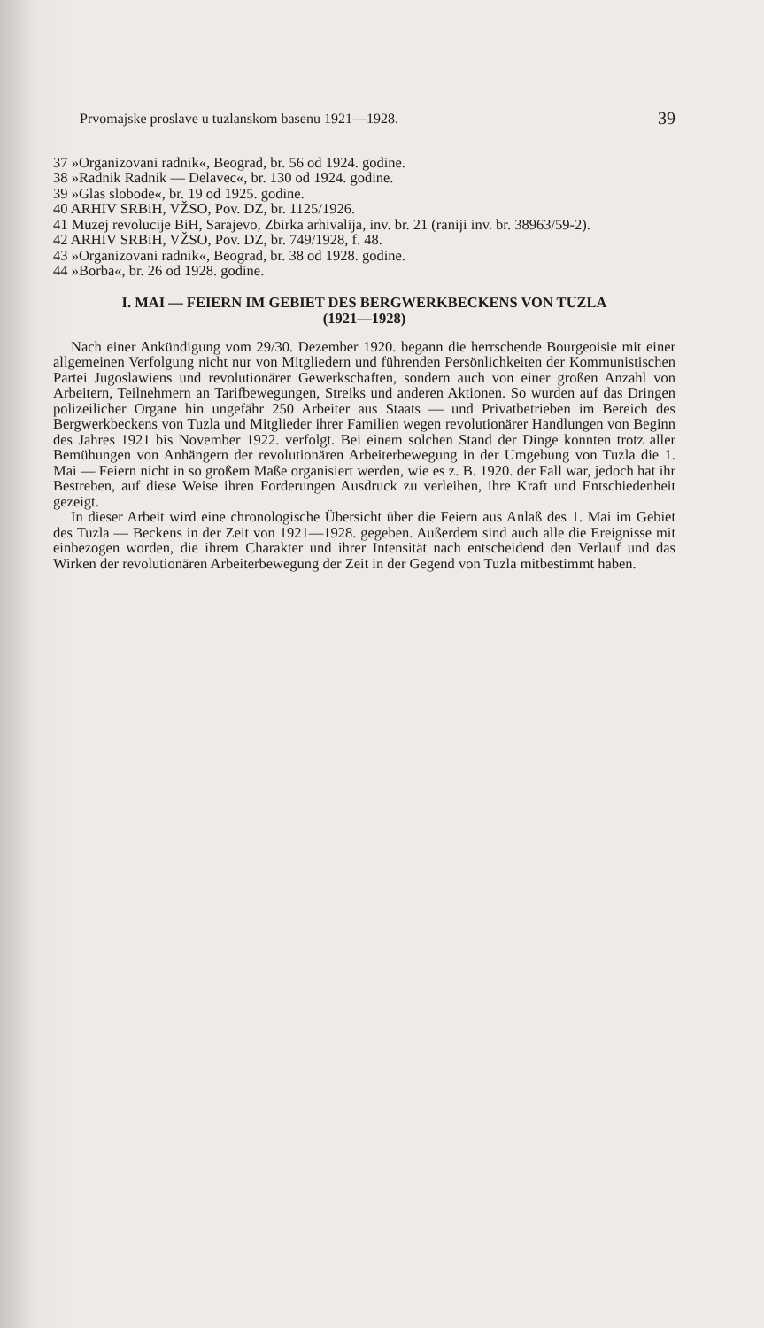Prvomajske proslave u tuzlanskom basenu 1921—1928. 39
37 »Organizovani radnik«, Beograd, br. 56 od 1924. godine.
38 »Radnik Radnik — Delavec«, br. 130 od 1924. godine.
39 »Glas slobode«, br. 19 od 1925. godine.
40 ARHIV SRBiH, VŽSO, Pov. DZ, br. 1125/1926.
41 Muzej revolucije BiH, Sarajevo, Zbirka arhivalija, inv. br. 21 (raniji inv. br. 38963/59-2).
42 ARHIV SRBiH, VŽSO, Pov. DZ, br. 749/1928, f. 48.
43 »Organizovani radnik«, Beograd, br. 38 od 1928. godine.
44 »Borba«, br. 26 od 1928. godine.
I. MAI — FEIERN IM GEBIET DES BERGWERKBECKENS VON TUZLA
(1921—1928)
Nach einer Ankündigung vom 29/30. Dezember 1920. begann die herrschende Bourgeoisie mit einer allgemeinen Verfolgung nicht nur von Mitgliedern und führenden Persönlichkeiten der Kommunistischen Partei Jugoslawiens und revolutionärer Gewerkschaften, sondern auch von einer großen Anzahl von Arbeitern, Teilnehmern an Tarifbewegungen, Streiks und anderen Aktionen. So wurden auf das Dringen polizeilicher Organe hin ungefähr 250 Arbeiter aus Staats — und Privatbetrieben im Bereich des Bergwerkbeckens von Tuzla und Mitglieder ihrer Familien wegen revolutionärer Handlungen von Beginn des Jahres 1921 bis November 1922. verfolgt. Bei einem solchen Stand der Dinge konnten trotz aller Bemühungen von Anhängern der revolutionären Arbeiterbewegung in der Umgebung von Tuzla die 1. Mai — Feiern nicht in so großem Maße organisiert werden, wie es z. B. 1920. der Fall war, jedoch hat ihr Bestreben, auf diese Weise ihren Forderungen Ausdruck zu verleihen, ihre Kraft und Entschiedenheit gezeigt.
In dieser Arbeit wird eine chronologische Übersicht über die Feiern aus Anlaß des 1. Mai im Gebiet des Tuzla — Beckens in der Zeit von 1921—1928. gegeben. Außerdem sind auch alle die Ereignisse mit einbezogen worden, die ihrem Charakter und ihrer Intensität nach entscheidend den Verlauf und das Wirken der revolutionären Arbeiterbewegung der Zeit in der Gegend von Tuzla mitbestimmt haben.